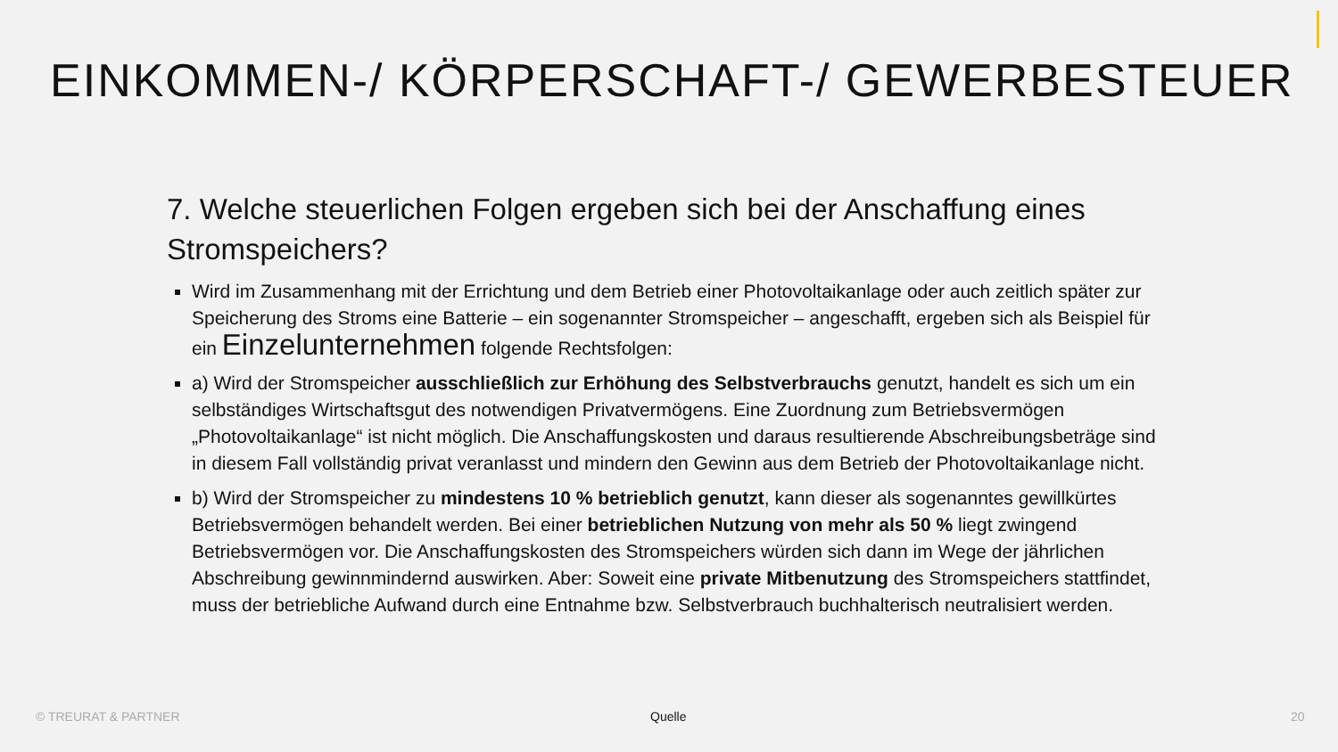EINKOMMEN-/ KÖRPERSCHAFT-/ GEWERBESTEUER
7. Welche steuerlichen Folgen ergeben sich bei der Anschaffung eines Stromspeichers?
Wird im Zusammenhang mit der Errichtung und dem Betrieb einer Photovoltaikanlage oder auch zeitlich später zur Speicherung des Stroms eine Batterie – ein sogenannter Stromspeicher – angeschafft, ergeben sich als Beispiel für ein Einzelunternehmen folgende Rechtsfolgen:
a) Wird der Stromspeicher ausschließlich zur Erhöhung des Selbstverbrauchs genutzt, handelt es sich um ein selbständiges Wirtschaftsgut des notwendigen Privatvermögens. Eine Zuordnung zum Betriebsvermögen „Photovoltaikanlage“ ist nicht möglich. Die Anschaffungskosten und daraus resultierende Abschreibungsbeträge sind in diesem Fall vollständig privat veranlasst und mindern den Gewinn aus dem Betrieb der Photovoltaikanlage nicht.
b) Wird der Stromspeicher zu mindestens 10 % betrieblich genutzt, kann dieser als sogenanntes gewillkürtes Betriebsvermögen behandelt werden. Bei einer betrieblichen Nutzung von mehr als 50 % liegt zwingend Betriebsvermögen vor. Die Anschaffungskosten des Stromspeichers würden sich dann im Wege der jährlichen Abschreibung gewinnmindernd auswirken. Aber: Soweit eine private Mitbenutzung des Stromspeichers stattfindet, muss der betriebliche Aufwand durch eine Entnahme bzw. Selbstverbrauch buchhalterisch neutralisiert werden.
© TREURAT & PARTNER Quelle 20